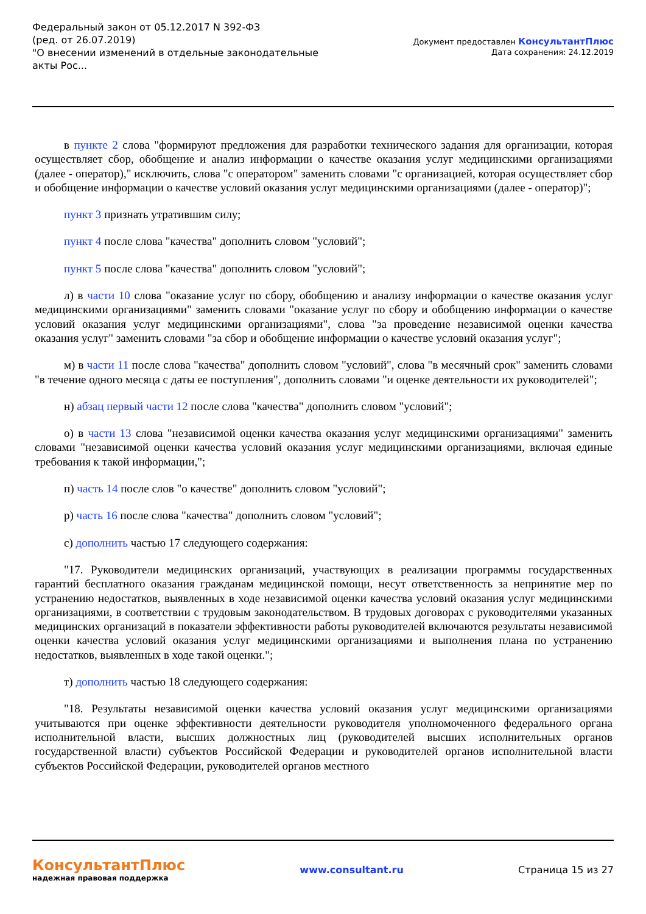Федеральный закон от 05.12.2017 N 392-ФЗ
(ред. от 26.07.2019)
"О внесении изменений в отдельные законодательные акты Рос...
Документ предоставлен КонсультантПлюс
Дата сохранения: 24.12.2019
в пункте 2 слова "формируют предложения для разработки технического задания для организации, которая осуществляет сбор, обобщение и анализ информации о качестве оказания услуг медицинскими организациями (далее - оператор)," исключить, слова "с оператором" заменить словами "с организацией, которая осуществляет сбор и обобщение информации о качестве условий оказания услуг медицинскими организациями (далее - оператор)";
пункт 3 признать утратившим силу;
пункт 4 после слова "качества" дополнить словом "условий";
пункт 5 после слова "качества" дополнить словом "условий";
л) в части 10 слова "оказание услуг по сбору, обобщению и анализу информации о качестве оказания услуг медицинскими организациями" заменить словами "оказание услуг по сбору и обобщению информации о качестве условий оказания услуг медицинскими организациями", слова "за проведение независимой оценки качества оказания услуг" заменить словами "за сбор и обобщение информации о качестве условий оказания услуг";
м) в части 11 после слова "качества" дополнить словом "условий", слова "в месячный срок" заменить словами "в течение одного месяца с даты ее поступления", дополнить словами "и оценке деятельности их руководителей";
н) абзац первый части 12 после слова "качества" дополнить словом "условий";
о) в части 13 слова "независимой оценки качества оказания услуг медицинскими организациями" заменить словами "независимой оценки качества условий оказания услуг медицинскими организациями, включая единые требования к такой информации,";
п) часть 14 после слов "о качестве" дополнить словом "условий";
р) часть 16 после слова "качества" дополнить словом "условий";
с) дополнить частью 17 следующего содержания:
"17. Руководители медицинских организаций, участвующих в реализации программы государственных гарантий бесплатного оказания гражданам медицинской помощи, несут ответственность за непринятие мер по устранению недостатков, выявленных в ходе независимой оценки качества условий оказания услуг медицинскими организациями, в соответствии с трудовым законодательством. В трудовых договорах с руководителями указанных медицинских организаций в показатели эффективности работы руководителей включаются результаты независимой оценки качества условий оказания услуг медицинскими организациями и выполнения плана по устранению недостатков, выявленных в ходе такой оценки.";
т) дополнить частью 18 следующего содержания:
"18. Результаты независимой оценки качества условий оказания услуг медицинскими организациями учитываются при оценке эффективности деятельности руководителя уполномоченного федерального органа исполнительной власти, высших должностных лиц (руководителей высших исполнительных органов государственной власти) субъектов Российской Федерации и руководителей органов исполнительной власти субъектов Российской Федерации, руководителей органов местного
КонсультантПлюс
надежная правовая поддержка
www.consultant.ru Страница 15 из 27